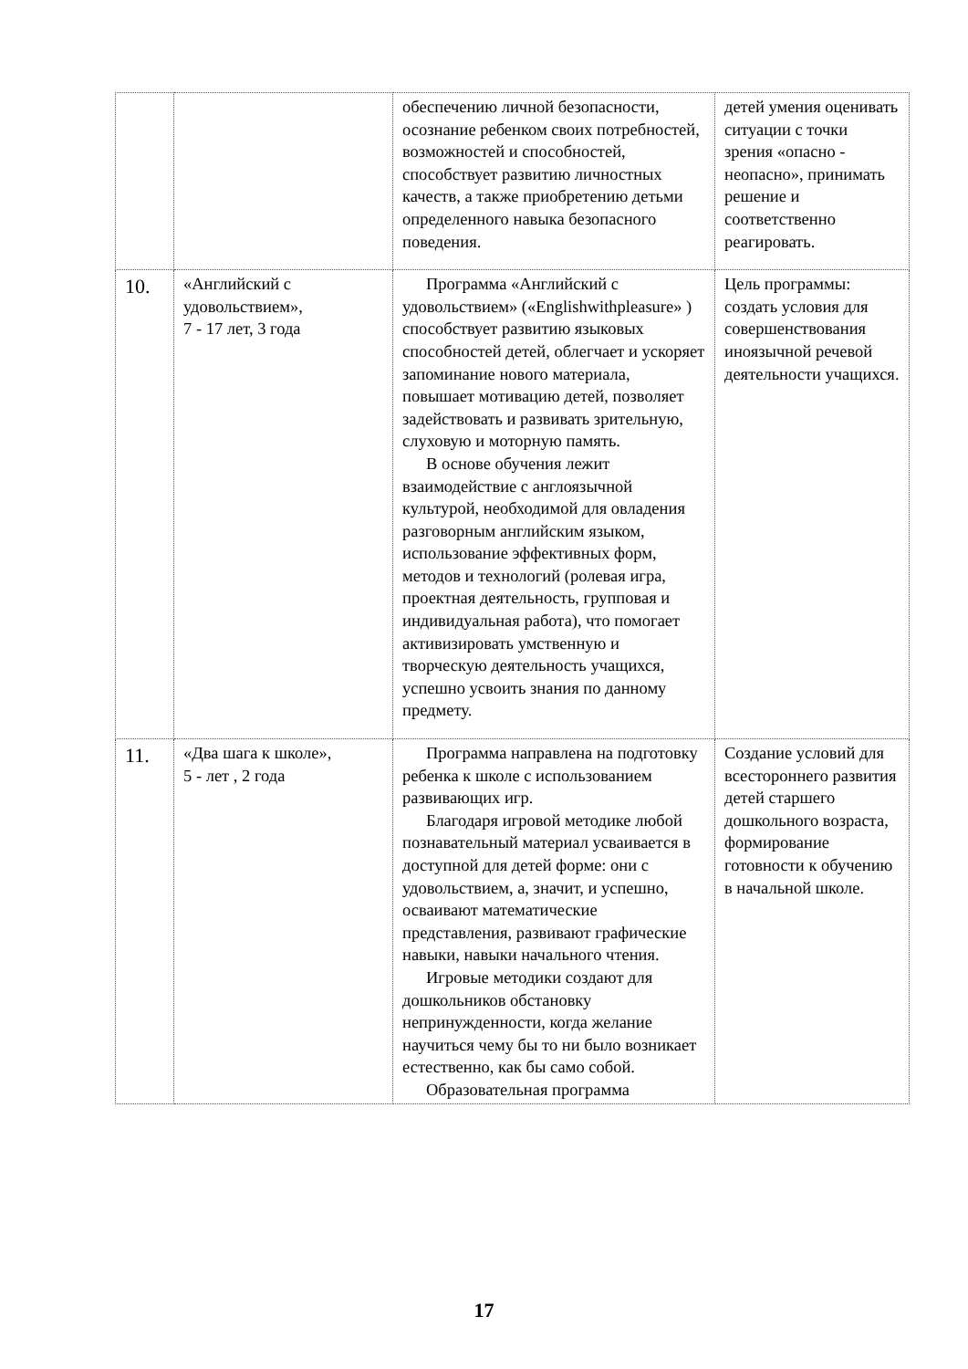| | | обеспечению личной безопасности, осознание ребенком своих потребностей, возможностей и способностей, способствует развитию личностных качеств, а также приобретению детьми определенного навыка безопасного поведения. | детей умения оценивать ситуации с точки зрения «опасно - неопасно», принимать решение и соответственно реагировать. |
| 10. | «Английский с удовольствием», 7 - 17 лет, 3 года | Программа «Английский с удовольствием» («Englishwithpleasure» ) способствует развитию языковых способностей детей, облегчает и ускоряет запоминание нового материала, повышает мотивацию детей, позволяет задействовать и развивать зрительную, слуховую и моторную память. В основе обучения лежит взаимодействие с англоязычной культурой, необходимой для овладения разговорным английским языком, использование эффективных форм, методов и технологий (ролевая игра, проектная деятельность, групповая и индивидуальная работа), что помогает активизировать умственную и творческую деятельность учащихся, успешно усвоить знания по данному предмету. | Цель программы: создать условия для совершенствования иноязычной речевой деятельности учащихся. |
| 11. | «Два шага к школе», 5 - лет , 2 года | Программа направлена на подготовку ребенка к школе с использованием развивающих игр. Благодаря игровой методике любой познавательный материал усваивается в доступной для детей форме: они с удовольствием, а, значит, и успешно, осваивают математические представления, развивают графические навыки, навыки начального чтения. Игровые методики создают для дошкольников обстановку непринужденности, когда желание научиться чему бы то ни было возникает естественно, как бы само собой. Образовательная программа | Создание условий для всестороннего развития детей старшего дошкольного возраста, формирование готовности к обучению в начальной школе. |
17